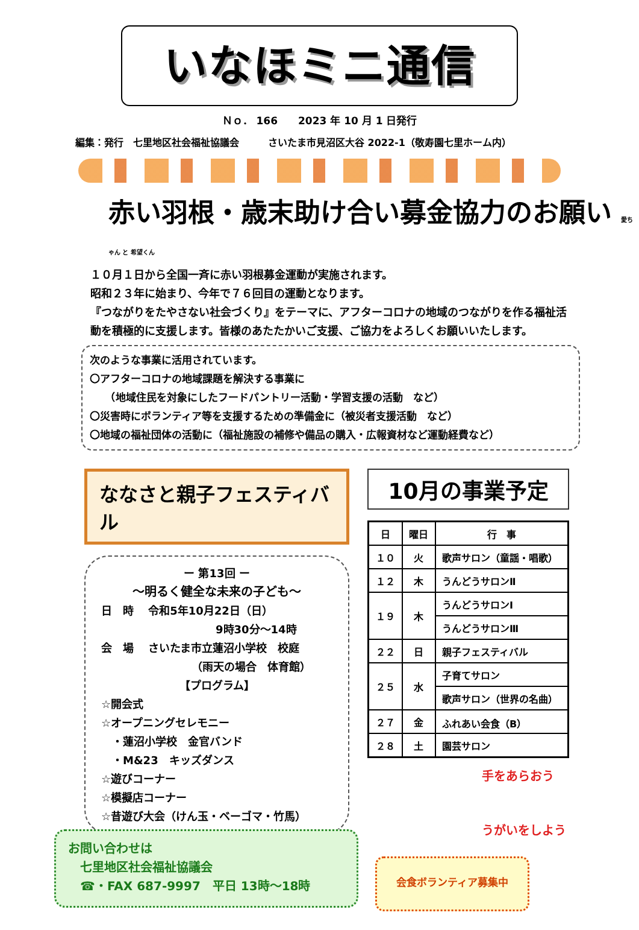いなほミニ通信
Ｎｏ． 166　　2023 年 10 月 1 日発行
編集：発行　七里地区社会福祉協議会　　　さいたま市見沼区大谷 2022-1（敬寿園七里ホーム内）
赤い羽根・歳末助け合い募金協力のお願い 愛ちゃん と 希望くん
１０月１日から全国一斉に赤い羽根募金運動が実施されます。
昭和２３年に始まり、今年で７６回目の運動となります。
『つながりをたやさない社会づくり』をテーマに、アフターコロナの地域のつながりを作る福祉活動を積極的に支援します。皆様のあたたかいご支援、ご協力をよろしくお願いいたします。
次のような事業に活用されています。
〇アフターコロナの地域課題を解決する事業に
　　（地域住民を対象にしたフードパントリー活動・学習支援の活動　など）
〇災害時にボランティア等を支援するための準備金に（被災者支援活動　など）
〇地域の福祉団体の活動に（福祉施設の補修や備品の購入・広報資材など運動経費など）
ななさと親子フェスティバル
ー 第13回 ー
～明るく健全な未来の子ども～
日　時　 令和5年10月22日（日）
9時30分～14時
会　場　 さいたま市立蓮沼小学校　校庭
（雨天の場合　体育館）
【プログラム】
☆開会式
☆オープニングセレモニー
　・蓮沼小学校　金官バンド
　・M&23　キッズダンス
☆遊びコーナー
☆模擬店コーナー
☆昔遊び大会（けん玉・ベーゴマ・竹馬）
10月の事業予定
| 日 | 曜日 | 行 事 |
| --- | --- | --- |
| １０ | 火 | 歌声サロン（童謡・唱歌） |
| １２ | 木 | うんどうサロンⅡ |
| １９ | 木 | うんどうサロンⅠ |
| | | うんどうサロンⅢ |
| ２２ | 日 | 親子フェスティバル |
| ２５ | 水 | 子育てサロン |
| | | 歌声サロン（世界の名曲） |
| ２７ | 金 | ふれあい会食（B） |
| ２８ | 土 | 園芸サロン |
手をあらおう
うがいをしよう
お問い合わせは
　七里地区社会福祉協議会
　☎・FAX 687-9997　平日 13時～18時
会食ボランティア募集中